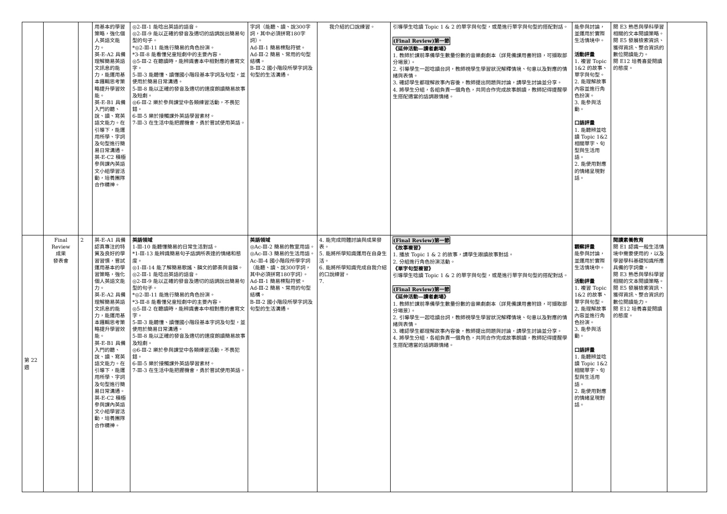| | | | 用基本的學習策略，強化個人英語文能力。 英-E-A2 具備理解簡易英語文訊息的能力，能運用基本邏輯思考策略提升學習效能。 英-E-B1 具備入門的聽、說、讀、寫英語文能力。在引導下，能運用所學、字詞及句型進行簡易日常溝通。 英-E-C2 積極參與課內英語文小組學習活動，培養團隊合作精神。 | ◎2-Ⅲ-1 能唸出英語的語音。 ◎2-Ⅲ-9 能以正確的發音及適切的語調說出簡易句型的句子。 *◎2-Ⅲ-11 能進行簡易的角色扮演。 *3-Ⅲ-8 能看懂兒童短劇中的主要內容。 ◎5-Ⅲ-2 在聽讀時，能辨識書本中相對應的書寫文字。 5-Ⅲ-3 能聽懂、讀懂國小階段基本字詞及句型，並使用於簡易日常溝通。 5-Ⅲ-8 能以正確的發音及適切的速度朗讀簡易故事及短劇。 ◎6-Ⅲ-2 樂於參與課堂中各類練習活動，不畏犯錯。 6-Ⅲ-5 樂於接觸課外英語學習素材。 7-Ⅲ-3 在生活中能把握機會，勇於嘗試使用英語。 | 字詞（能聽、讀、說300字詞，其中必須拼寫180字詞）。 Ad-Ⅲ-1 簡易標點符號。 Ad-Ⅲ-2 簡易、常用的句型結構。 B-Ⅲ-2 國小階段所學字詞及句型的生活溝通。 | 我介紹的口說練習。 | 引導學生唸讀 Topic 1 & 2 的單字與句型，或是進行單字與句型的搭配對話。 (Final Review)第一節 《延伸活動—讀者劇場》 1. 教師於課前準備學生數量份數的音樂劇劇本（詳見備課用書附錄，可擷取部分場景）。 2. 引導學生一起唸讀台詞，教師視學生學習狀況解釋情境、句意以及對應的情緒與表情。 3. 確認學生都理解故事內容後，教師提出問題與討論，請學生討論並分享。 4. 將學生分組，各組負責一個角色，共同合作完成故事朗讀，教師記得提醒學生搭配適當的語調跟情緒。 | 能參與討論，並運用於實際生活情境中。 活動評量 1. 複習 Topic 1&2 的故事、單字與句型。 2. 能理解故事內容並進行角色扮演。 3. 能參與活動。 口語評量 1. 能聽辨並唸讀 Topic 1&2 相關單字、句型與生活用語。 2. 能使用對應的情緒呈現對話。 | 閱 E3 熟悉與學科學習相關的文本閱讀策略。 閱 E5 發展檢索資訊、獲得資訊、整合資訊的數位閱讀能力。 閱 E12 培養喜愛閱讀的態度。 | |
| 第 22 週 | Final Review 成果 發表會 | 2 | 英-E-A1 具備認真專注的特質及良好的學習習慣，嘗試運用基本的學習策略，強化個人英語文能力。 英-E-A2 具備理解簡易英語文訊息的能力，能運用基本邏輯思考策略提升學習效能。 英-E-B1 具備入門的聽、說、讀、寫英語文能力。在引導下，能運用所學、字詞及句型進行簡易日常溝通。 英-E-C2 積極參與課內英語文小組學習活動，培養團隊合作精神。 | 英語領域 1-Ⅲ-10 能聽懂簡易的日常生活對話。 *1-Ⅲ-13 能辨識簡易句子語調所表達的情緒和態度。 ◎1-Ⅲ-14 能了解簡易歌謠、韻文的節奏與音韻。 ◎2-Ⅲ-1 能唸出英語的語音。 ◎2-Ⅲ-9 能以正確的發音及適切的語調說出簡易句型的句子。 *◎2-Ⅲ-11 能進行簡易的角色扮演。 *3-Ⅲ-8 能看懂兒童短劇中的主要內容。 ◎5-Ⅲ-2 在聽讀時，能辨識書本中相對應的書寫文字。 5-Ⅲ-3 能聽懂、讀懂國小階段基本字詞及句型，並使用於簡易日常溝通。 5-Ⅲ-8 能以正確的發音及適切的速度朗讀簡易故事及短劇。 ◎6-Ⅲ-2 樂於參與課堂中各類練習活動，不畏犯錯。 6-Ⅲ-5 樂於接觸課外英語學習素材。 7-Ⅲ-3 在生活中能把握機會，勇於嘗試使用英語。 | 英語領域 ◎Ac-Ⅲ-2 簡易的教室用語。 ◎Ac-Ⅲ-3 簡易的生活用語。 Ac-Ⅲ-4 國小階段所學字詞（能聽、讀、說300字詞，其中必須拼寫180字詞）。 Ad-Ⅲ-1 簡易標點符號。 Ad-Ⅲ-2 簡易、常用的句型結構。 B-Ⅲ-2 國小階段所學字詞及句型的生活溝通。 | 4. 能完成問體討論與成果發表。 5. 能將所學知識運用在自身生活。 6. 能將所學知識完成自我介紹的口說練習。 7. | (Final Review)第一節 《故事複習》 1. 播放 Topic 1 & 2 的故事，請學生跟讀故事對話。 2. 分組進行角色扮演活動。 《單字句型複習》 引導學生唸讀 Topic 1 & 2 的單字與句型，或是進行單字與句型的搭配對話。 (Final Review)第一節 《延伸活動—讀者劇場》 1. 教師於課前準備學生數量份數的音樂劇劇本（詳見備課用書附錄，可擷取部分場景）。 2. 引導學生一起唸讀台詞，教師視學生學習狀況解釋情境、句意以及對應的情緒與表情。 3. 確認學生都理解故事內容後，教師提出問題與討論，請學生討論並分享。 4. 將學生分組，各組負責一個角色，共同合作完成故事朗讀，教師記得提醒學生搭配適當的語調跟情緒。 | 觀察評量 能參與討論，並運用於實際生活情境中。 活動評量 1. 複習 Topic 1&2 的故事、單字與句型。 2. 能理解故事內容並進行角色扮演。 3. 能參與活動。 口語評量 1. 能聽辨並唸讀 Topic 1&2 相關單字、句型與生活用語。 2. 能使用對應的情緒呈現對話。 | 閱讀素養教育 閱 E1 認識一般生活情境中需要使用的，以及學習學科基礎知識所應具備的字詞彙。 閱 E3 熟悉與學科學習相關的文本閱讀策略。 閱 E5 發展檢索資訊、獲得資訊、整合資訊的數位閱讀能力。 閱 E12 培養喜愛閱讀的態度。 | |